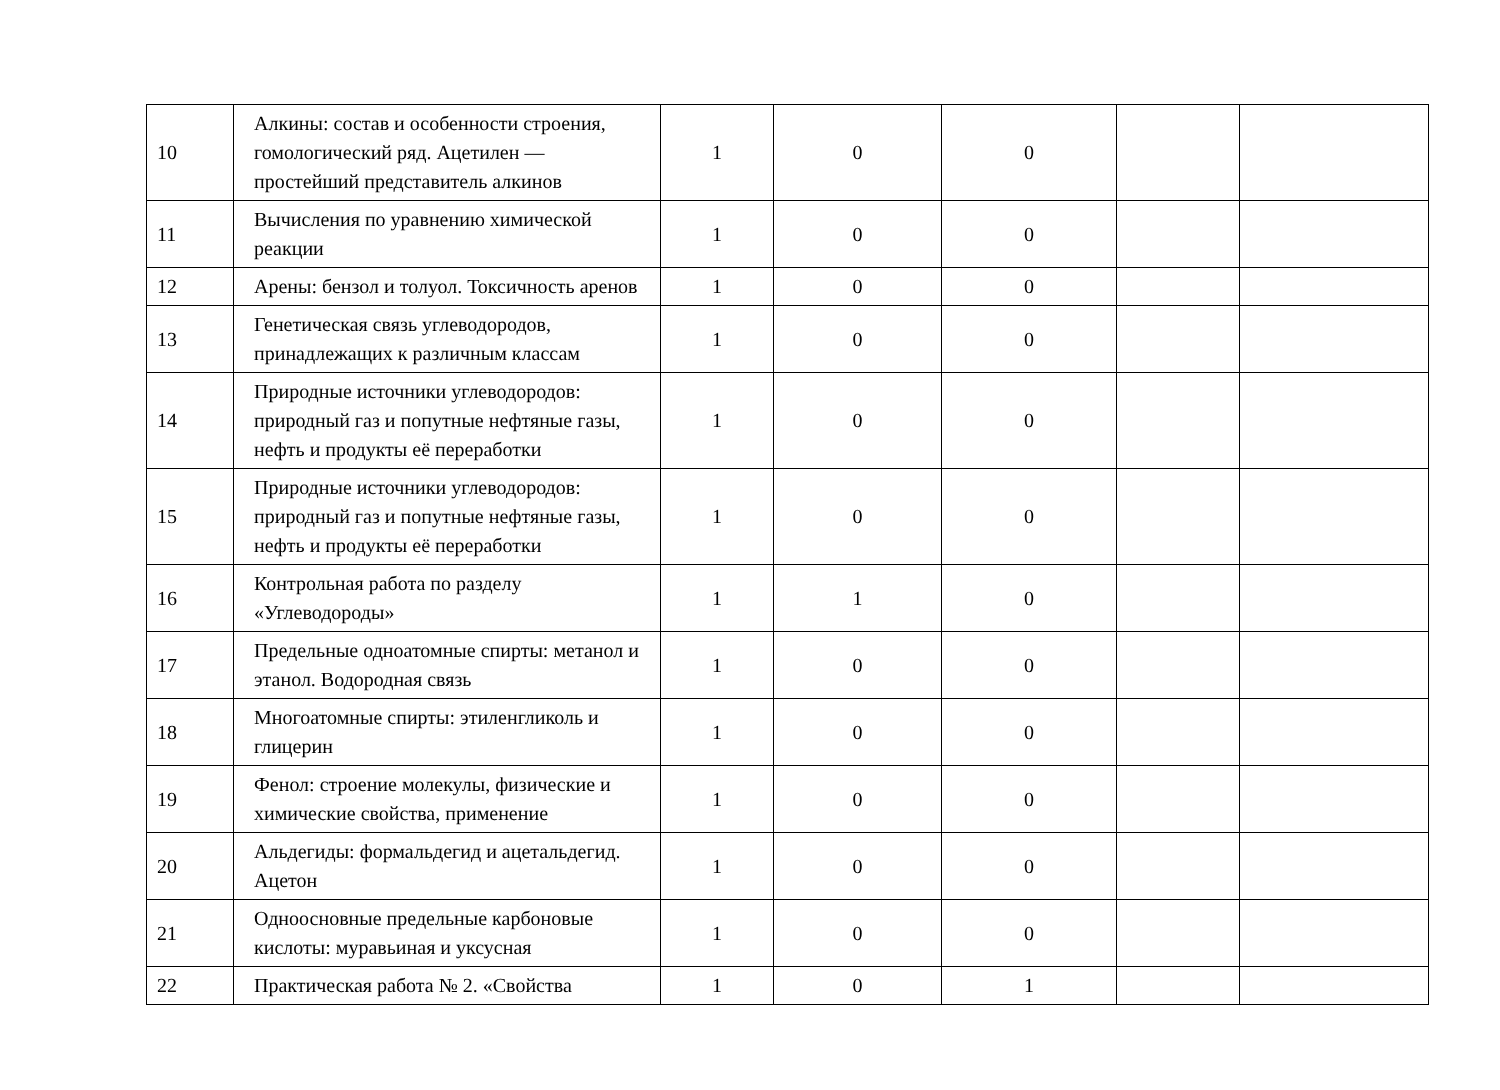| 10 | Алкины: состав и особенности строения, гомологический ряд. Ацетилен — простейший представитель алкинов | 1 | 0 | 0 | | |
| 11 | Вычисления по уравнению химической реакции | 1 | 0 | 0 | | |
| 12 | Арены: бензол и толуол. Токсичность аренов | 1 | 0 | 0 | | |
| 13 | Генетическая связь углеводородов, принадлежащих к различным классам | 1 | 0 | 0 | | |
| 14 | Природные источники углеводородов: природный газ и попутные нефтяные газы, нефть и продукты её переработки | 1 | 0 | 0 | | |
| 15 | Природные источники углеводородов: природный газ и попутные нефтяные газы, нефть и продукты её переработки | 1 | 0 | 0 | | |
| 16 | Контрольная работа по разделу «Углеводороды» | 1 | 1 | 0 | | |
| 17 | Предельные одноатомные спирты: метанол и этанол. Водородная связь | 1 | 0 | 0 | | |
| 18 | Многоатомные спирты: этиленгликоль и глицерин | 1 | 0 | 0 | | |
| 19 | Фенол: строение молекулы, физические и химические свойства, применение | 1 | 0 | 0 | | |
| 20 | Альдегиды: формальдегид и ацетальдегид. Ацетон | 1 | 0 | 0 | | |
| 21 | Одноосновные предельные карбоновые кислоты: муравьиная и уксусная | 1 | 0 | 0 | | |
| 22 | Практическая работа № 2. «Свойства | 1 | 0 | 1 | | |